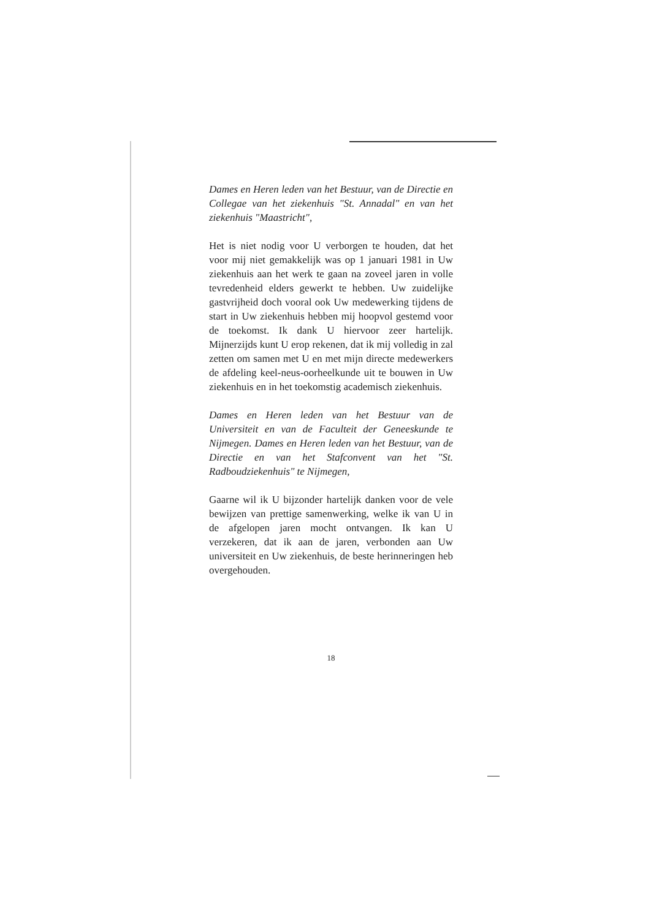Dames en Heren leden van het Bestuur, van de Directie en Collegae van het ziekenhuis "St. Annadal" en van het ziekenhuis "Maastricht",
Het is niet nodig voor U verborgen te houden, dat het voor mij niet gemakkelijk was op 1 januari 1981 in Uw ziekenhuis aan het werk te gaan na zoveel jaren in volle tevredenheid elders gewerkt te hebben. Uw zuidelijke gastvrijheid doch vooral ook Uw medewerking tijdens de start in Uw ziekenhuis hebben mij hoopvol gestemd voor de toekomst. Ik dank U hiervoor zeer hartelijk. Mijnerzijds kunt U erop rekenen, dat ik mij volledig in zal zetten om samen met U en met mijn directe medewerkers de afdeling keel-neus-oorheelkunde uit te bouwen in Uw ziekenhuis en in het toekomstig academisch ziekenhuis.
Dames en Heren leden van het Bestuur van de Universiteit en van de Faculteit der Geneeskunde te Nijmegen. Dames en Heren leden van het Bestuur, van de Directie en van het Stafconvent van het "St. Radboudziekenhuis" te Nijmegen,
Gaarne wil ik U bijzonder hartelijk danken voor de vele bewijzen van prettige samenwerking, welke ik van U in de afgelopen jaren mocht ontvangen. Ik kan U verzekeren, dat ik aan de jaren, verbonden aan Uw universiteit en Uw ziekenhuis, de beste herinneringen heb overgehouden.
18